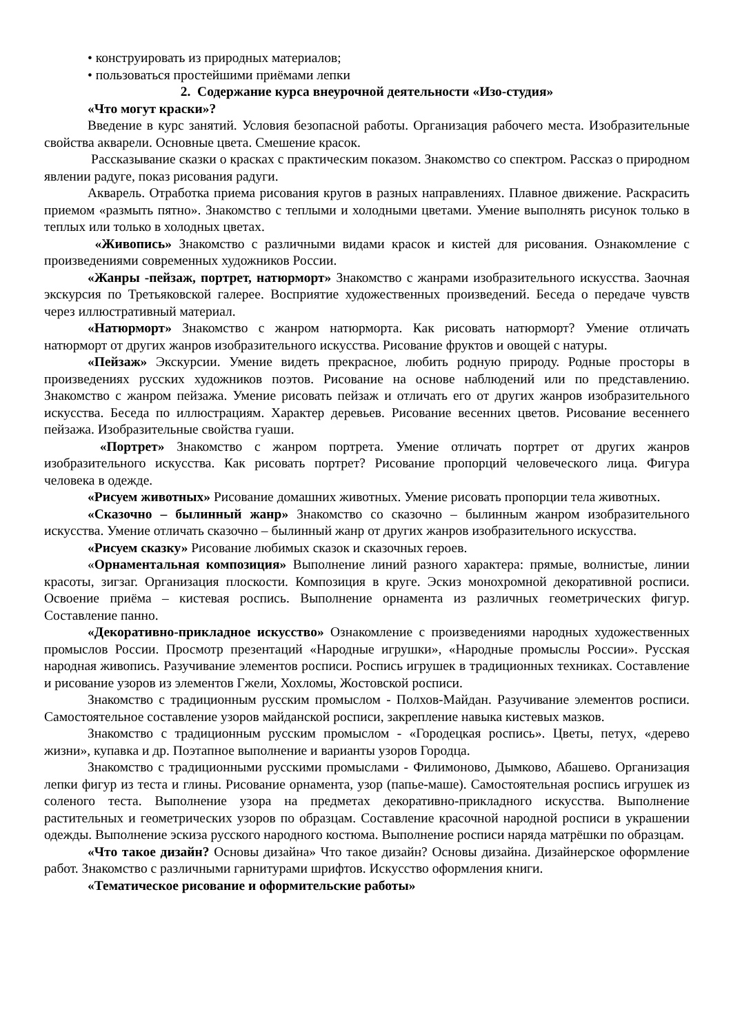• конструировать из природных материалов;
• пользоваться простейшими приёмами лепки
2. Содержание курса внеурочной деятельности «Изо-студия»
«Что могут краски»?
Введение в курс занятий. Условия безопасной работы. Организация рабочего места. Изобразительные свойства акварели. Основные цвета. Смешение красок.
Рассказывание сказки о красках с практическим показом. Знакомство со спектром. Рассказ о природном явлении радуге, показ рисования радуги.
Акварель. Отработка приема рисования кругов в разных направлениях. Плавное движение. Раскрасить приемом «размыть пятно». Знакомство с теплыми и холодными цветами. Умение выполнять рисунок только в теплых или только в холодных цветах.
«Живопись» Знакомство с различными видами красок и кистей для рисования. Ознакомление с произведениями современных художников России.
«Жанры -пейзаж, портрет, натюрморт» Знакомство с жанрами изобразительного искусства. Заочная экскурсия по Третьяковской галерее. Восприятие художественных произведений. Беседа о передаче чувств через иллюстративный материал.
«Натюрморт» Знакомство с жанром натюрморта. Как рисовать натюрморт? Умение отличать натюрморт от других жанров изобразительного искусства. Рисование фруктов и овощей с натуры.
«Пейзаж» Экскурсии. Умение видеть прекрасное, любить родную природу. Родные просторы в произведениях русских художников поэтов. Рисование на основе наблюдений или по представлению. Знакомство с жанром пейзажа. Умение рисовать пейзаж и отличать его от других жанров изобразительного искусства. Беседа по иллюстрациям. Характер деревьев. Рисование весенних цветов. Рисование весеннего пейзажа. Изобразительные свойства гуаши.
«Портрет» Знакомство с жанром портрета. Умение отличать портрет от других жанров изобразительного искусства. Как рисовать портрет? Рисование пропорций человеческого лица. Фигура человека в одежде.
«Рисуем животных» Рисование домашних животных. Умение рисовать пропорции тела животных.
«Сказочно – былинный жанр» Знакомство со сказочно – былинным жанром изобразительного искусства. Умение отличать сказочно – былинный жанр от других жанров изобразительного искусства.
«Рисуем сказку» Рисование любимых сказок и сказочных героев.
«Орнаментальная композиция» Выполнение линий разного характера: прямые, волнистые, линии красоты, зигзаг. Организация плоскости. Композиция в круге. Эскиз монохромной декоративной росписи. Освоение приёма – кистевая роспись. Выполнение орнамента из различных геометрических фигур. Составление панно.
«Декоративно-прикладное искусство» Ознакомление с произведениями народных художественных промыслов России. Просмотр презентаций «Народные игрушки», «Народные промыслы России». Русская народная живопись. Разучивание элементов росписи. Роспись игрушек в традиционных техниках. Составление и рисование узоров из элементов Гжели, Хохломы, Жостовской росписи.
Знакомство с традиционным русским промыслом - Полхов-Майдан. Разучивание элементов росписи. Самостоятельное составление узоров майданской росписи, закрепление навыка кистевых мазков.
Знакомство с традиционным русским промыслом - «Городецкая роспись». Цветы, петух, «дерево жизни», купавка и др. Поэтапное выполнение и варианты узоров Городца.
Знакомство с традиционными русскими промыслами - Филимоново, Дымково, Абашево. Организация лепки фигур из теста и глины. Рисование орнамента, узор (папье-маше). Самостоятельная роспись игрушек из соленого теста. Выполнение узора на предметах декоративно-прикладного искусства. Выполнение растительных и геометрических узоров по образцам. Составление красочной народной росписи в украшении одежды. Выполнение эскиза русского народного костюма. Выполнение росписи наряда матрёшки по образцам.
«Что такое дизайн? Основы дизайна» Что такое дизайн? Основы дизайна. Дизайнерское оформление работ. Знакомство с различными гарнитурами шрифтов. Искусство оформления книги.
«Тематическое рисование и оформительские работы»